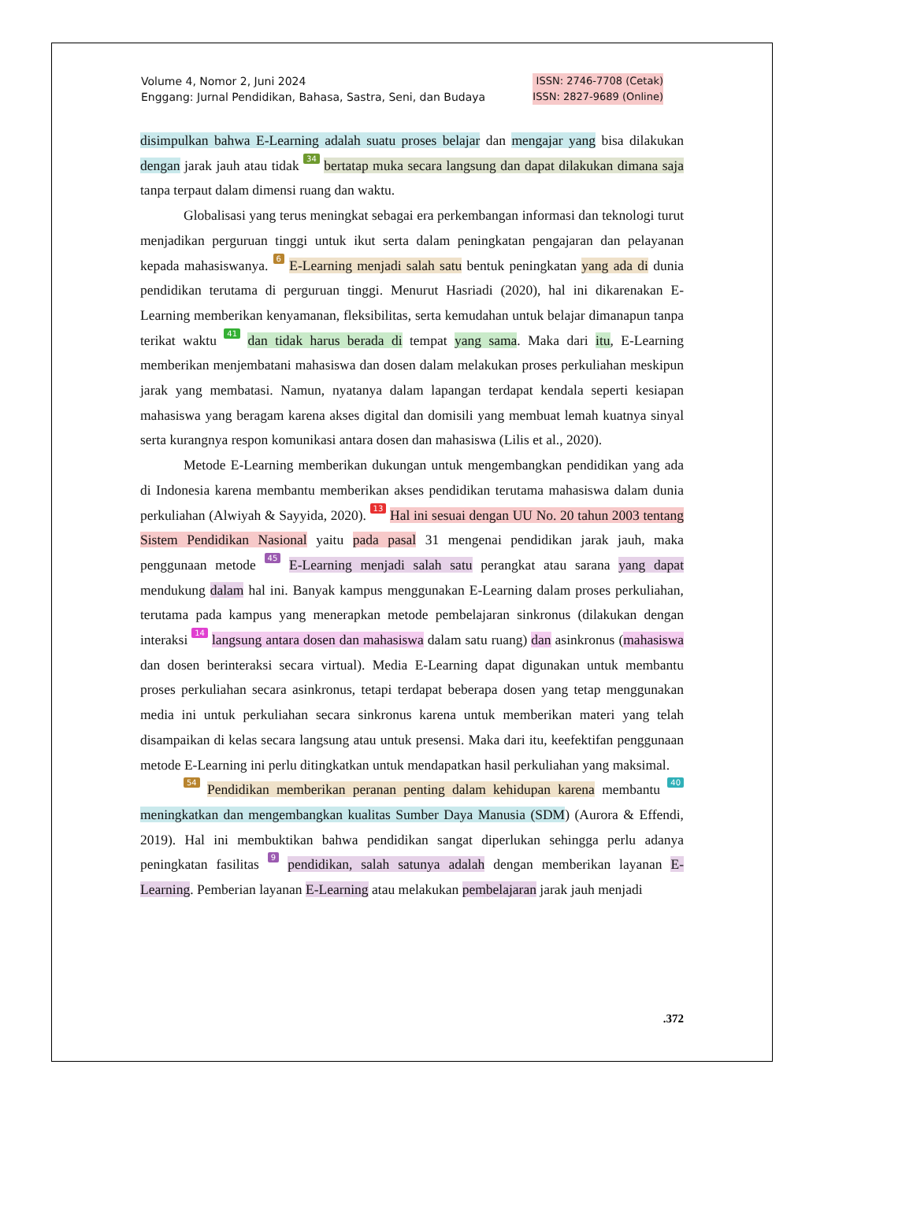Volume 4, Nomor 2, Juni 2024
Enggang: Jurnal Pendidikan, Bahasa, Sastra, Seni, dan Budaya
ISSN: 2746-7708 (Cetak)
ISSN: 2827-9689 (Online)
disimpulkan bahwa E-Learning adalah suatu proses belajar dan mengajar yang bisa dilakukan dengan jarak jauh atau tidak 34 bertatap muka secara langsung dan dapat dilakukan dimana saja tanpa terpaut dalam dimensi ruang dan waktu.
Globalisasi yang terus meningkat sebagai era perkembangan informasi dan teknologi turut menjadikan perguruan tinggi untuk ikut serta dalam peningkatan pengajaran dan pelayanan kepada mahasiswanya. 6 E-Learning menjadi salah satu bentuk peningkatan yang ada di dunia pendidikan terutama di perguruan tinggi. Menurut Hasriadi (2020), hal ini dikarenakan E-Learning memberikan kenyamanan, fleksibilitas, serta kemudahan untuk belajar dimanapun tanpa terikat waktu 41 dan tidak harus berada di tempat yang sama. Maka dari itu, E-Learning memberikan menjembatani mahasiswa dan dosen dalam melakukan proses perkuliahan meskipun jarak yang membatasi. Namun, nyatanya dalam lapangan terdapat kendala seperti kesiapan mahasiswa yang beragam karena akses digital dan domisili yang membuat lemah kuatnya sinyal serta kurangnya respon komunikasi antara dosen dan mahasiswa (Lilis et al., 2020).
Metode E-Learning memberikan dukungan untuk mengembangkan pendidikan yang ada di Indonesia karena membantu memberikan akses pendidikan terutama mahasiswa dalam dunia perkuliahan (Alwiyah & Sayyida, 2020). 13 Hal ini sesuai dengan UU No. 20 tahun 2003 tentang Sistem Pendidikan Nasional yaitu pada pasal 31 mengenai pendidikan jarak jauh, maka penggunaan metode 45 E-Learning menjadi salah satu perangkat atau sarana yang dapat mendukung dalam hal ini. Banyak kampus menggunakan E-Learning dalam proses perkuliahan, terutama pada kampus yang menerapkan metode pembelajaran sinkronus (dilakukan dengan interaksi 14 langsung antara dosen dan mahasiswa dalam satu ruang) dan asinkronus (mahasiswa dan dosen berinteraksi secara virtual). Media E-Learning dapat digunakan untuk membantu proses perkuliahan secara asinkronus, tetapi terdapat beberapa dosen yang tetap menggunakan media ini untuk perkuliahan secara sinkronus karena untuk memberikan materi yang telah disampaikan di kelas secara langsung atau untuk presensi. Maka dari itu, keefektifan penggunaan metode E-Learning ini perlu ditingkatkan untuk mendapatkan hasil perkuliahan yang maksimal.
54 Pendidikan memberikan peranan penting dalam kehidupan karena membantu 40 meningkatkan dan mengembangkan kualitas Sumber Daya Manusia (SDM) (Aurora & Effendi, 2019). Hal ini membuktikan bahwa pendidikan sangat diperlukan sehingga perlu adanya peningkatan fasilitas 9 pendidikan, salah satunya adalah dengan memberikan layanan E-Learning. Pemberian layanan E-Learning atau melakukan pembelajaran jarak jauh menjadi
.372